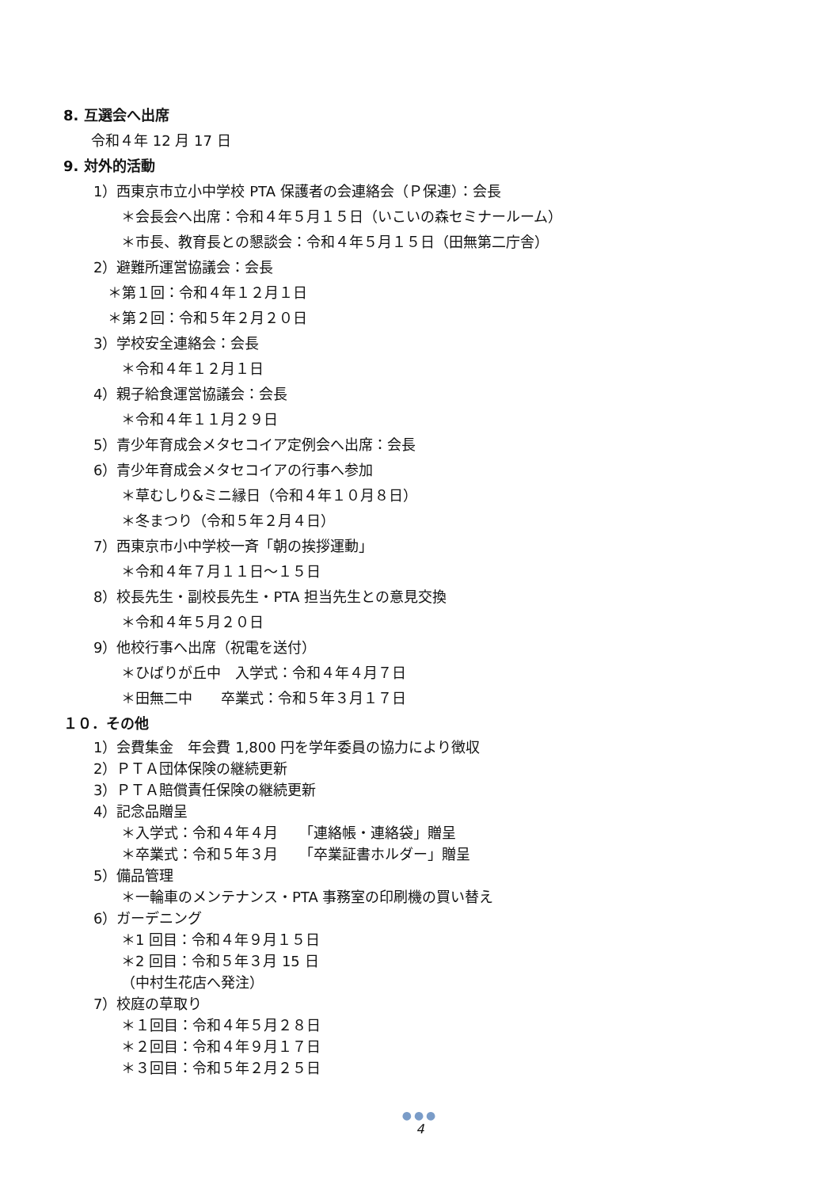8. 互選会へ出席
令和４年 12 月 17 日
9. 対外的活動
1）西東京市立小中学校 PTA 保護者の会連絡会（Ｐ保連）：会長
＊会長会へ出席：令和４年５月１５日（いこいの森セミナールーム）
＊市長、教育長との懇談会：令和４年５月１５日（田無第二庁舎）
2）避難所運営協議会：会長
＊第１回：令和４年１２月１日
＊第２回：令和５年２月２０日
3）学校安全連絡会：会長
＊令和４年１２月１日
4）親子給食運営協議会：会長
＊令和４年１１月２９日
5）青少年育成会メタセコイア定例会へ出席：会長
6）青少年育成会メタセコイアの行事へ参加
＊草むしり&ミニ縁日（令和４年１０月８日）
＊冬まつり（令和５年２月４日）
7）西東京市小中学校一斉「朝の挨拶運動」
＊令和４年７月１１日～１５日
8）校長先生・副校長先生・PTA 担当先生との意見交換
＊令和４年５月２０日
9）他校行事へ出席（祝電を送付）
＊ひばりが丘中　入学式：令和４年４月７日
＊田無二中　　卒業式：令和５年３月１７日
１０．その他
1）会費集金　年会費 1,800 円を学年委員の協力により徴収
2）ＰＴＡ団体保険の継続更新
3）ＰＴＡ賠償責任保険の継続更新
4）記念品贈呈
＊入学式：令和４年４月　　「連絡帳・連絡袋」贈呈
＊卒業式：令和５年３月　　「卒業証書ホルダー」贈呈
5）備品管理
＊一輪車のメンテナンス・PTA 事務室の印刷機の買い替え
6）ガーデニング
＊1 回目：令和４年９月１５日
＊2 回目：令和５年３月 15 日
（中村生花店へ発注）
7）校庭の草取り
＊１回目：令和４年５月２８日
＊２回目：令和４年９月１７日
＊３回目：令和５年２月２５日
●●●
4